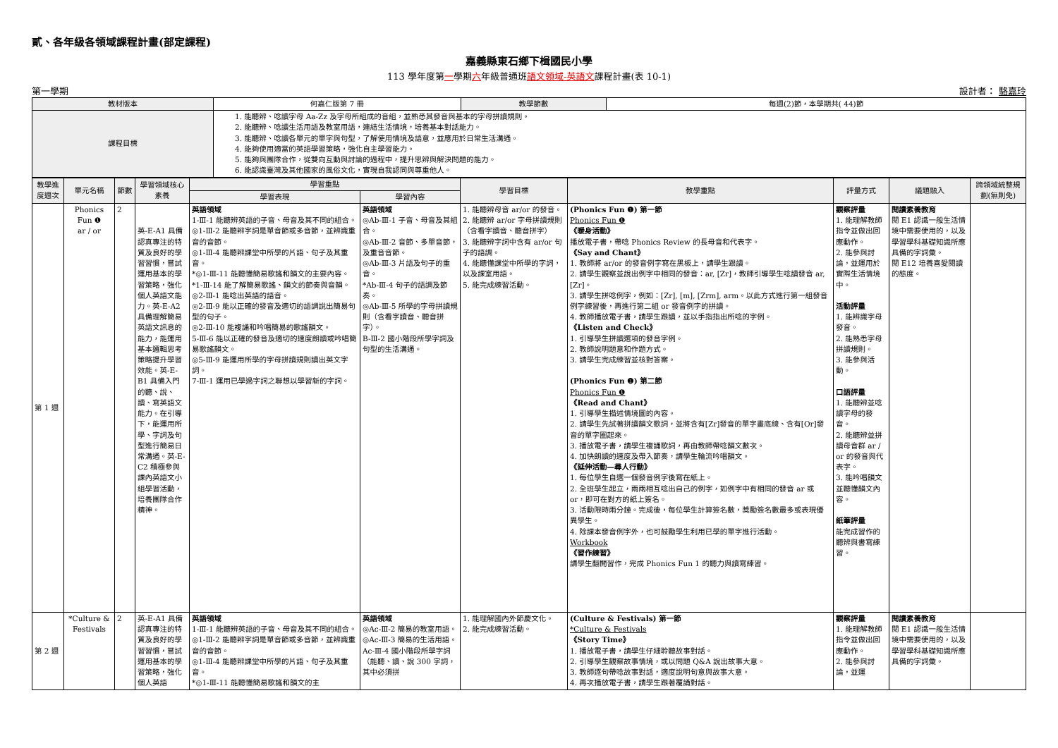貳、各年級各領域課程計畫(部定課程)
嘉義縣東石鄉下楫國民小學
113 學年度第一學期六年級普通班語文領域-英語文課程計畫(表 10-1)
第一學期 設計者： 駱嘉玲
| 教材版本 | 何嘉仁版第 7 冊 | 教學節數 | 每週(2)節，本學期共( 44)節 |
| 課程目標 | 1. 能聽辨、唸讀字母 Aa-Zz 及字母所組成的音組，並熟悉其發音與基本的字母拼讀規則。 2. 能聽辨、唸讀生活用語及教室用語，連結生活情境，培養基本對話能力。 3. 能聽辨、唸讀各單元的單字與句型，了解使用情境及語意，並應用於日常生活溝通。 4. 能夠使用適當的英語學習策略，強化自主學習能力。 5. 能夠與團隊合作，從雙向互動與討論的過程中，提升思辨與解決問題的能力。 6. 能認識臺灣及其他國家的風俗文化，實現自我認同與尊重他人。 | | |
| 教學進度週次 | 單元名稱 | 節數 | 學習領域核心素養 | 學習重點 | | 學習目標 | 教學重點 | 評量方式 | 議題融入 | 跨領域統整規劃(無則免) |
| --- | --- | --- | --- | --- | --- | --- | --- | --- | --- | --- |
| | | | | 學習表現 | 學習內容 | | | | | |
| 第 1 週 | Phonics Fun ❶ ar / or | 2 | 英-E-A1 具備認真專注的特質及良好的學習習慣，嘗試運用基本的學習策略，強化個人英語文能力。英-E-A2 具備理解簡易英語文訊息的能力，能運用基本邏輯思考策略提升學習效能。英-E-B1 具備入門的聽、說、讀、寫英語文能力。在引導下，能運用所學、字詞及句型進行簡易日常溝通。英-E-C2 積極參與課內英語文小組學習活動，培養團隊合作精神。 | 英語領域 1-Ⅲ-1 能聽辨英語的子音、母音及其不同的組合。 ◎1-Ⅲ-2 能聽辨字詞是單音節或多音節，並辨識重音的音節。 ◎1-Ⅲ-4 能聽辨課堂中所學的片語、句子及其重音。 *◎1-Ⅲ-11 能聽懂簡易歌謠和韻文的主要內容。 *1-Ⅲ-14 能了解簡易歌謠、韻文的節奏與音韻。 ◎2-Ⅲ-1 能唸出英語的語音。 ◎2-Ⅲ-9 能以正確的發音及適切的語調說出簡易句型的句子。 ◎2-Ⅲ-10 能複誦和吟唱簡易的歌謠韻文。 5-Ⅲ-6 能以正確的發音及適切的速度朗讀或吟唱簡易歌謠韻文。 ◎5-Ⅲ-9 能運用所學的字母拼讀規則讀出英文字詞。 7-Ⅲ-1 運用已學過字詞之聯想以學習新的字詞。 | 英語領域 ◎Ab-Ⅲ-1 子音、母音及其組合。 ◎Ab-Ⅲ-2 音節、多單音節，及重音音節。 ◎Ab-Ⅲ-3 片語及句子的重音。 *Ab-Ⅲ-4 句子的語調及節奏。 ◎Ab-Ⅲ-5 所學的字母拼讀規則（含看字讀音、聽音拼字）。 B-Ⅲ-2 國小階段所學字詞及句型的生活溝通。 | 1. 能聽辨母音 ar/or 的發音。 2. 能聽辨 ar/or 字母拼讀規則（含看字讀音、聽音拼字） 3. 能聽辨字詞中含有 ar/or 句子的語調。 4. 能聽懂課堂中所學的字詞，以及課室用語。 5. 能完成練習活動。 | (Phonics Fun ❶) 第一節 Phonics Fun ❶ 《暖身活動》 播放電子書，帶唸 Phonics Review 的長母音和代表字。 《Say and Chant》 1. 教師將 ar/or 的發音例字寫在黑板上，請學生跟讀。 2. 請學生觀察並說出例字中相同的發音：ar, [Zr]，教師引導學生唸讀發音 ar, [Zr]。 3. 請學生拼唸例字，例如：[Zr], [m], [Zrm], arm。以此方式進行第一組發音例字練習後，再進行第二組 or 發音例字的拼讀。 4. 教師播放電子書，請學生跟讀，並以手指指出所唸的字例。 《Listen and Check》 1. 引導學生拼讀選項的發音字例。 2. 教師說明題意和作題方式。 3. 請學生完成練習並核對答案。 (Phonics Fun ❶) 第二節 Phonics Fun ❶ 《Read and Chant》 1. 引導學生描述情境圖的內容。 2. 請學生先試著拼讀韻文歌詞，並將含有[Zr]發音的單字畫底線、含有[Or]發音的單字圈起來。 3. 播放電子書，請學生複誦歌詞，再由教師帶唸韻文數次。 4. 加快朗讀的速度及帶入節奏，請學生輪流吟唱韻文。 《延伸活動—尋人行動》 1. 每位學生自選一個發音例字後寫在紙上。 2. 全班學生起立，兩兩相互唸出自己的例字，如例字中有相同的發音 ar 或 or，即可在對方的紙上簽名。 3. 活動限時兩分鐘。完成後，每位學生計算簽名數，獎勵簽名數最多或表現優異學生。 4. 除課本發音例字外，也可鼓勵學生利用已學的單字進行活動。 Workbook 《習作練習》 請學生翻開習作，完成 Phonics Fun 1 的聽力與讀寫練習。 | 觀察評量 1. 能理解教師指令並做出回應動作。 2. 能參與討論，並運用於實際生活情境中。 活動評量 1. 能辨識字母發音。 2. 能熟悉字母拼讀規則。 3. 能參與活動。 口語評量 1. 能聽辨並唸讀字母的發音。 2. 能聽辨並拼讀母音群 ar / or 的發音與代表字。 3. 能吟唱韻文並聽懂韻文內容。 紙筆評量 能完成習作的聽辨與書寫練習。 | 閱讀素養教育 閱 E1 認識一般生活情境中需要使用的，以及學習學科基礎知識所應具備的字詞彙。 閱 E12 培養喜愛閱讀的態度。 | |
| 第 2 週 | *Culture & Festivals | 2 | 英-E-A1 具備認真專注的特質及良好的學習習慣，嘗試運用基本的學習策略，強化個人英語 | 英語領域 1-Ⅲ-1 能聽辨英語的子音、母音及其不同的組合。 ◎1-Ⅲ-2 能聽辨字詞是單音節或多音節，並辨識重音的音節。 ◎1-Ⅲ-4 能聽辨課堂中所學的片語、句子及其重音。 *◎1-Ⅲ-11 能聽懂簡易歌謠和韻文的主 | 英語領域 ◎Ac-Ⅲ-2 簡易的教室用語。 ◎Ac-Ⅲ-3 簡易的生活用語。 Ac-Ⅲ-4 國小階段所學字詞（能聽、讀、說 300 字詞，其中必須拼 | 1. 能理解國內外節慶文化。 2. 能完成練習活動。 | (Culture & Festivals) 第一節 *Culture & Festivals 《Story Time》 1. 播放電子書，請學生仔細聆聽故事對話。 2. 引導學生觀察故事情境，或以問題 Q&A 說出故事大意。 3. 教師逐句帶唸故事對話，適度說明句意與故事大意。 4. 再次播放電子書，請學生跟著覆誦對話。 | 觀察評量 1. 能理解教師指令並做出回應動作。 2. 能參與討論，並運 | 閱讀素養教育 閱 E1 認識一般生活情境中需要使用的，以及學習學科基礎知識所應具備的字詞彙。 | |